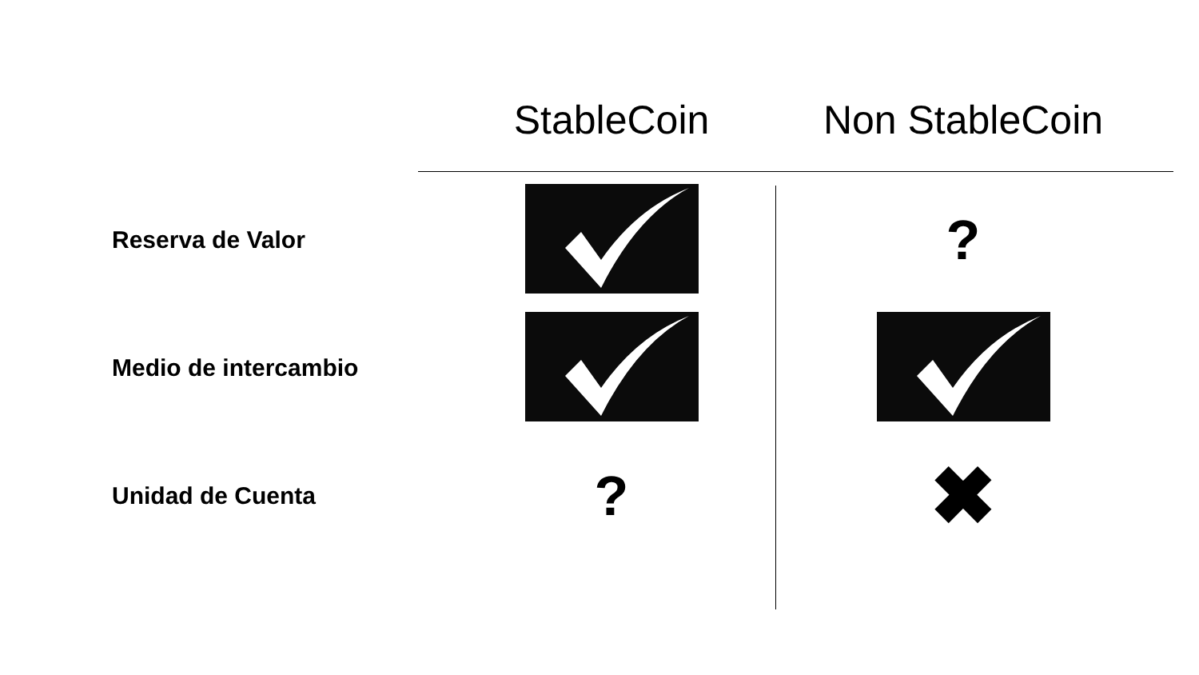| | StableCoin | Non StableCoin |
| --- | --- | --- |
| Reserva de Valor | | ? |
| Medio de intercambio | | |
| Unidad de Cuenta | ? | ✖ |